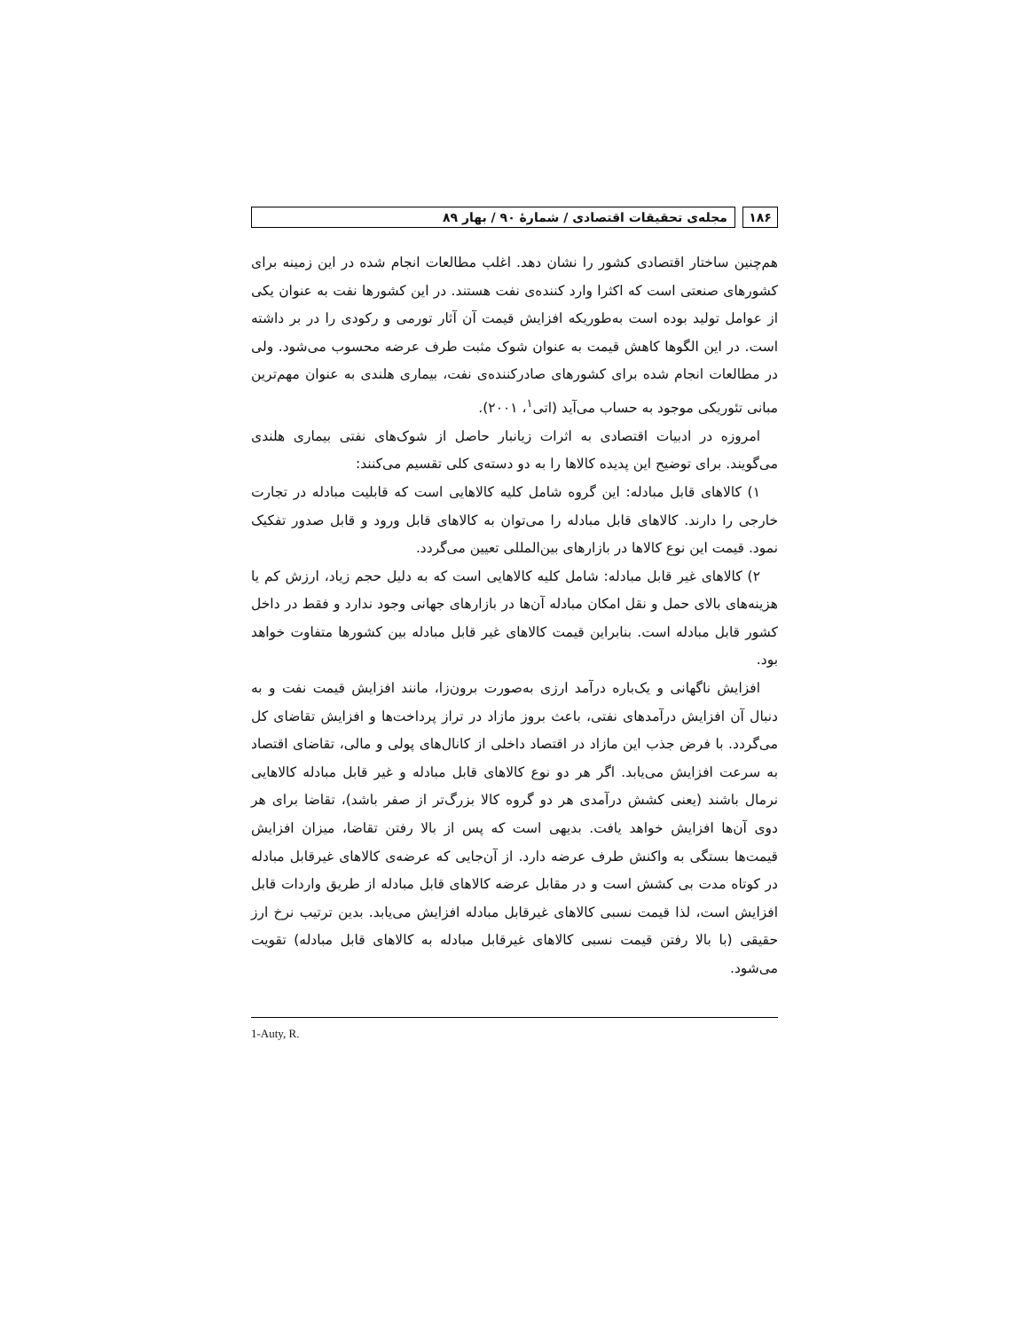۱۸۶ مجله‌ی تحقیقات اقتصادی / شمارۀ ۹۰ / بهار ۸۹
هم‌چنین ساختار اقتصادی کشور را نشان دهد. اغلب مطالعات انجام شده در این زمینه برای کشورهای صنعتی است که اکثرا وارد کننده‌ی نفت هستند. در این کشورها نفت به عنوان یکی از عوامل تولید بوده است به‌طوریکه افزایش قیمت آن آثار تورمی و رکودی را در بر داشته است. در این الگوها کاهش قیمت به عنوان شوک مثبت طرف عرضه محسوب می‌شود. ولی در مطالعات انجام شده برای کشورهای صادرکننده‌ی نفت، بیماری هلندی به عنوان مهم‌ترین مبانی تئوریکی موجود به حساب می‌آید (اتی<sup>۱</sup>، ۲۰۰۱).
امروزه در ادبیات اقتصادی به اثرات زیانبار حاصل از شوک‌های نفتی بیماری هلندی می‌گویند. برای توضیح این پدیده کالاها را به دو دسته‌ی کلی تقسیم می‌کنند:
۱) کالاهای قابل مبادله: این گروه شامل کلیه کالاهایی است که قابلیت مبادله در تجارت خارجی را دارند. کالاهای قابل مبادله را می‌توان به کالاهای قابل ورود و قابل صدور تفکیک نمود. قیمت این نوع کالاها در بازارهای بین‌المللی تعیین می‌گردد.
۲) کالاهای غیر قابل مبادله: شامل کلیه کالاهایی است که به دلیل حجم زیاد، ارزش کم یا هزینه‌های بالای حمل و نقل امکان مبادله آن‌ها در بازارهای جهانی وجود ندارد و فقط در داخل کشور قابل مبادله است. بنابراین قیمت کالاهای غیر قابل مبادله بین کشورها متفاوت خواهد بود.
افزایش ناگهانی و یک‌باره درآمد ارزی به‌صورت برون‌زا، مانند افزایش قیمت نفت و به دنبال آن افزایش درآمدهای نفتی، باعث بروز مازاد در تراز پرداخت‌ها و افزایش تقاضای کل می‌گردد. با فرض جذب این مازاد در اقتصاد داخلی از کانال‌های پولی و مالی، تقاضای اقتصاد به سرعت افزایش می‌یابد. اگر هر دو نوع کالاهای قابل مبادله و غیر قابل مبادله کالاهایی نرمال باشند (یعنی کشش درآمدی هر دو گروه کالا بزرگ‌تر از صفر باشد)، تقاضا برای هر دوی آن‌ها افزایش خواهد یافت. بدیهی است که پس از بالا رفتن تقاضا، میزان افزایش قیمت‌ها بستگی به واکنش طرف عرضه دارد. از آن‌جایی که عرضه‌ی کالاهای غیرقابل مبادله در کوتاه مدت بی کشش است و در مقابل عرضه کالاهای قابل مبادله از طریق واردات قابل افزایش است، لذا قیمت نسبی کالاهای غیرقابل مبادله افزایش می‌یابد. بدین ترتیب نرخ ارز حقیقی (با بالا رفتن قیمت نسبی کالاهای غیرقابل مبادله به کالاهای قابل مبادله) تقویت می‌شود.
1-Auty, R.